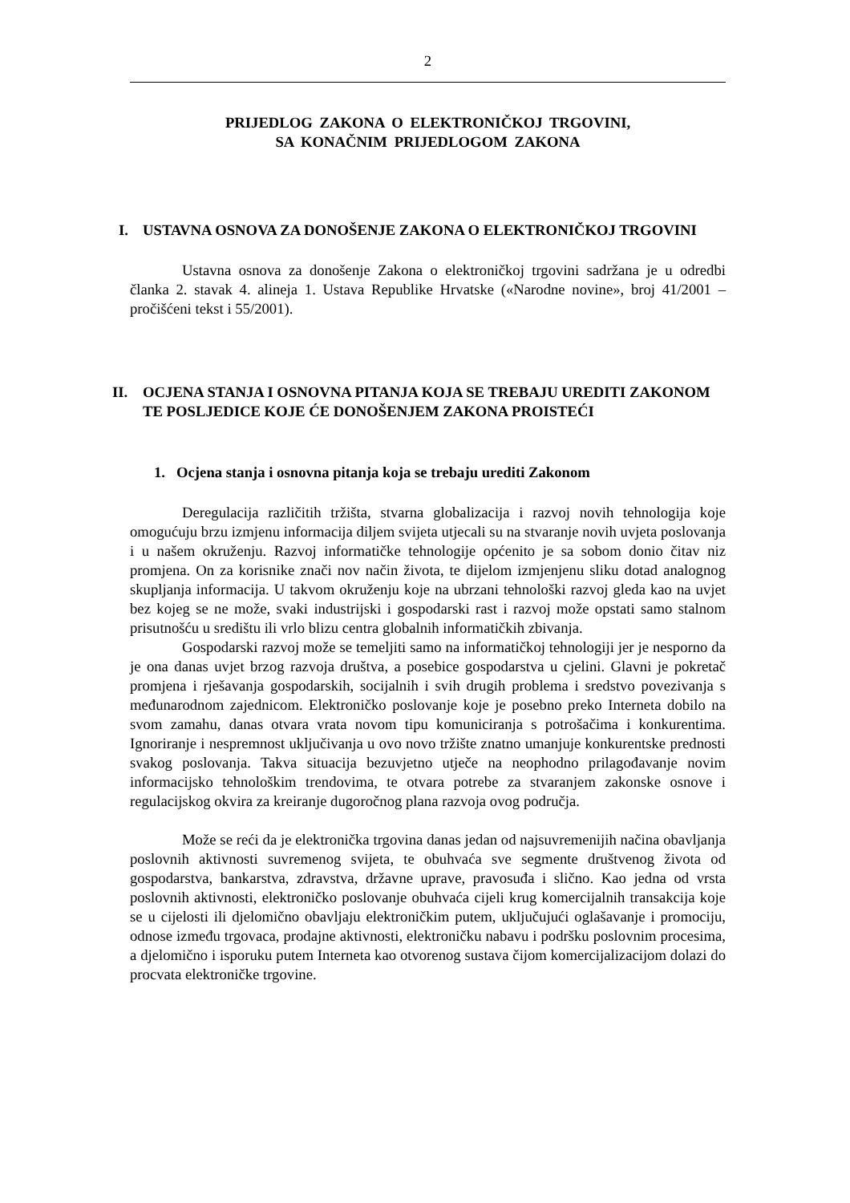2
PRIJEDLOG ZAKONA O ELEKTRONIČKOJ TRGOVINI,
SA KONAČNIM PRIJEDLOGOM ZAKONA
I. USTAVNA OSNOVA ZA DONOŠENJE ZAKONA O ELEKTRONIČKOJ TRGOVINI
Ustavna osnova za donošenje Zakona o elektroničkoj trgovini sadržana je u odredbi članka 2. stavak 4. alineja 1. Ustava Republike Hrvatske («Narodne novine», broj 41/2001 – pročišćeni tekst i 55/2001).
II. OCJENA STANJA I OSNOVNA PITANJA KOJA SE TREBAJU UREDITI ZAKONOM TE POSLJEDICE KOJE ĆE DONOŠENJEM ZAKONA PROISTEĆI
1. Ocjena stanja i osnovna pitanja koja se trebaju urediti Zakonom
Deregulacija različitih tržišta, stvarna globalizacija i razvoj novih tehnologija koje omogućuju brzu izmjenu informacija diljem svijeta utjecali su na stvaranje novih uvjeta poslovanja i u našem okruženju. Razvoj informatičke tehnologije općenito je sa sobom donio čitav niz promjena. On za korisnike znači nov način života, te dijelom izmjenjenu sliku dotad analognog skupljanja informacija. U takvom okruženju koje na ubrzani tehnološki razvoj gleda kao na uvjet bez kojeg se ne može, svaki industrijski i gospodarski rast i razvoj može opstati samo stalnom prisutnošću u središtu ili vrlo blizu centra globalnih informatičkih zbivanja.
Gospodarski razvoj može se temeljiti samo na informatičkoj tehnologiji jer je nesporno da je ona danas uvjet brzog razvoja društva, a posebice gospodarstva u cjelini. Glavni je pokretač promjena i rješavanja gospodarskih, socijalnih i svih drugih problema i sredstvo povezivanja s međunarodnom zajednicom. Elektroničko poslovanje koje je posebno preko Interneta dobilo na svom zamahu, danas otvara vrata novom tipu komuniciranja s potrošačima i konkurentima. Ignoriranje i nespremnost uključivanja u ovo novo tržište znatno umanjuje konkurentske prednosti svakog poslovanja. Takva situacija bezuvjetno utječe na neophodno prilagođavanje novim informacijsko tehnološkim trendovima, te otvara potrebe za stvaranjem zakonske osnove i regulacijskog okvira za kreiranje dugoročnog plana razvoja ovog područja.
Može se reći da je elektronička trgovina danas jedan od najsuvremenijih načina obavljanja poslovnih aktivnosti suvremenog svijeta, te obuhvaća sve segmente društvenog života od gospodarstva, bankarstva, zdravstva, državne uprave, pravosuđa i slično. Kao jedna od vrsta poslovnih aktivnosti, elektroničko poslovanje obuhvaća cijeli krug komercijalnih transakcija koje se u cijelosti ili djelomično obavljaju elektroničkim putem, uključujući oglašavanje i promociju, odnose između trgovaca, prodajne aktivnosti, elektroničku nabavu i podršku poslovnim procesima, a djelomično i isporuku putem Interneta kao otvorenog sustava čijom komercijalizacijom dolazi do procvata elektroničke trgovine.